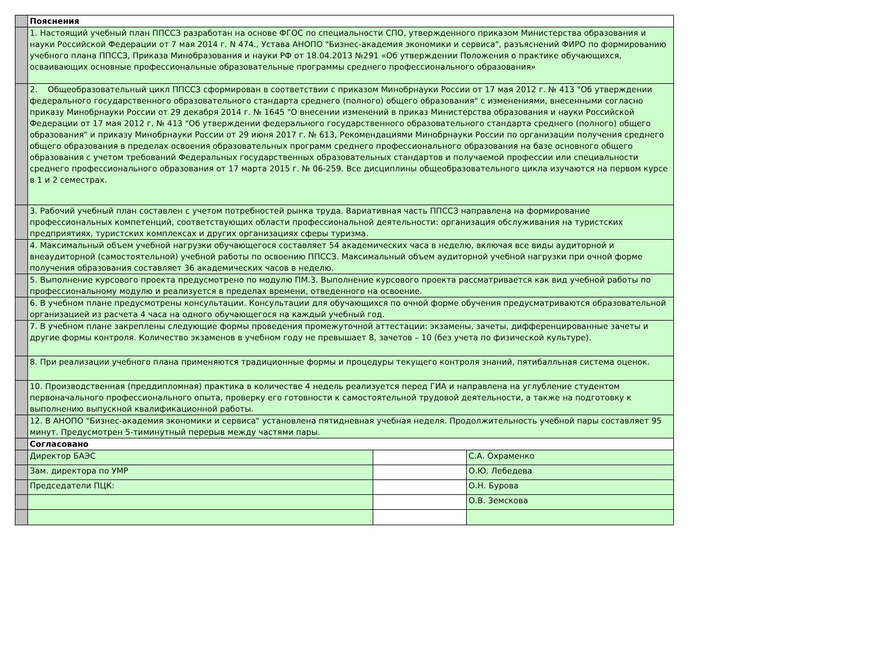| | Пояснения | | |
| | 1. Настоящий учебный план ППССЗ разработан на основе ФГОС по специальности СПО, утвержденного приказом Министерства образования и науки Российской Федерации от 7 мая 2014 г. N 474., Устава АНОПО "Бизнес-академия экономики и сервиса", разъяснений ФИРО по формированию учебного плана ППССЗ, Приказа Минобразования и науки РФ от 18.04.2013 №291 «Об утверждении Положения о практике обучающихся, осваивающих основные профессиональные образовательные программы среднего профессионального образования» | | |
| | 2. Общеобразовательный цикл ППССЗ сформирован в соответствии с приказом Минобрнауки России от 17 мая 2012 г. № 413 "Об утверждении федерального государственного образовательного стандарта среднего (полного) общего образования" с изменениями, внесенными согласно приказу Минобрнауки России от 29 декабря 2014 г. № 1645 "О внесении изменений в приказ Министерства образования и науки Российской Федерации от 17 мая 2012 г. № 413 "Об утверждении федерального государственного образовательного стандарта среднего (полного) общего образования" и приказу Минобрнауки России от 29 июня 2017 г. № 613, Рекомендациями Минобрнауки России по организации получения среднего общего образования в пределах освоения образовательных программ среднего профессионального образования на базе основного общего образования с учетом требований Федеральных государственных образовательных стандартов и получаемой профессии или специальности среднего профессионального образования от 17 марта 2015 г. № 06-259. Все дисциплины общеобразовательного цикла изучаются на первом курсе в 1 и 2 семестрах. | | |
| | 3. Рабочий учебный план составлен с учетом потребностей рынка труда. Вариативная часть ППССЗ направлена на формирование профессиональных компетенций, соответствующих области профессиональной деятельности: организация обслуживания на туристских предприятиях, туристских комплексах и других организациях сферы туризма. | | |
| | 4. Максимальный объем учебной нагрузки обучающегося составляет 54 академических часа в неделю, включая все виды аудиторной и внеаудиторной (самостоятельной) учебной работы по освоению ППССЗ. Максимальный объем аудиторной учебной нагрузки при очной форме получения образования составляет 36 академических часов в неделю. | | |
| | 5. Выполнение курсового проекта предусмотрено по модулю ПМ.3. Выполнение курсового проекта рассматривается как вид учебной работы по профессиональному модулю и реализуется в пределах времени, отведенного на освоение. | | |
| | 6. В учебном плане предусмотрены консультации. Консультации для обучающихся по очной форме обучения предусматриваются образовательной организацией из расчета 4 часа на одного обучающегося на каждый учебный год. | | |
| | 7. В учебном плане закреплены следующие формы проведения промежуточной аттестации: экзамены, зачеты, дифференцированные зачеты и другие формы контроля. Количество экзаменов в учебном году не превышает 8, зачетов – 10 (без учета по физической культуре). | | |
| | 8. При реализации учебного плана применяются традиционные формы и процедуры текущего контроля знаний, пятибалльная система оценок. | | |
| | 10. Производственная (преддипломная) практика в количестве 4 недель реализуется перед ГИА и направлена на углубление студентом первоначального профессионального опыта, проверку его готовности к самостоятельной трудовой деятельности, а также на подготовку к выполнению выпускной квалификационной работы. | | |
| | 12. В АНОПО "Бизнес-академия экономики и сервиса" установлена пятидневная учебная неделя. Продолжительность учебной пары составляет 95 минут. Предусмотрен 5-тиминутный перерыв между частями пары. | | |
| | Согласовано | | |
| | Директор БАЭС | | С.А. Охраменко |
| | Зам. директора по УМР | | О.Ю. Лебедева |
| | Председатели ПЦК: | | О.Н. Бурова |
| | | | О.В. Земскова |